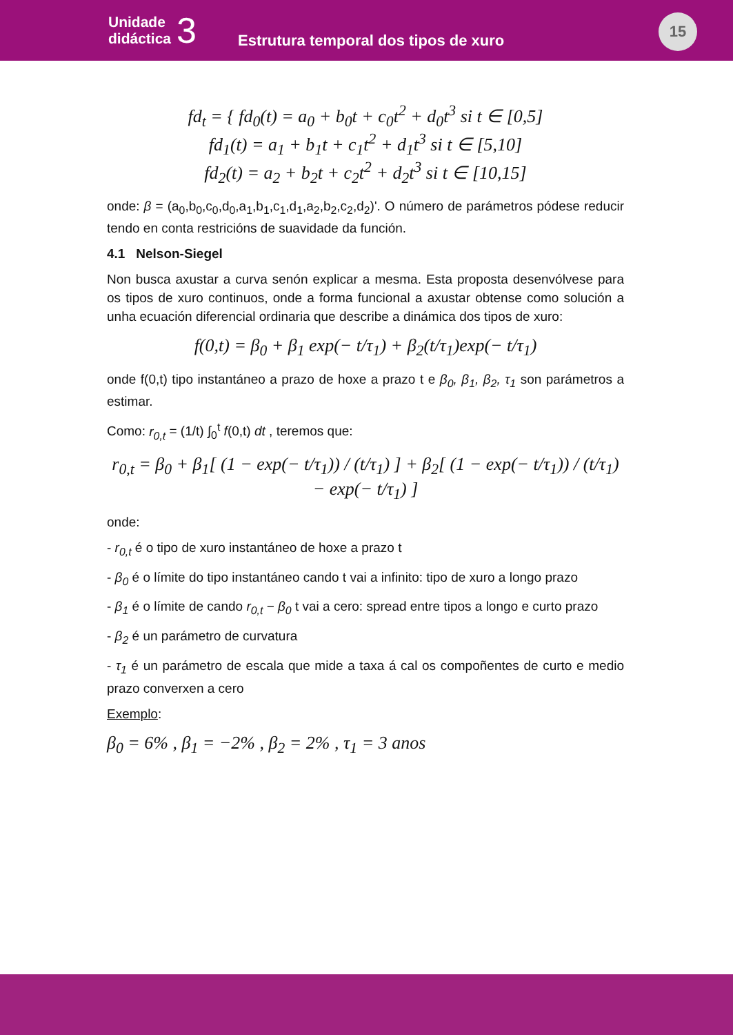Unidade
didáctica
3
Estrutura temporal dos tipos de xuro
15
fd<sub>t</sub> = { fd<sub>0</sub>(t) = a<sub>0</sub> + b<sub>0</sub>t + c<sub>0</sub>t<sup>2</sup> + d<sub>0</sub>t<sup>3</sup> si t ∈ [0,5]
fd<sub>1</sub>(t) = a<sub>1</sub> + b<sub>1</sub>t + c<sub>1</sub>t<sup>2</sup> + d<sub>1</sub>t<sup>3</sup> si t ∈ [5,10]
fd<sub>2</sub>(t) = a<sub>2</sub> + b<sub>2</sub>t + c<sub>2</sub>t<sup>2</sup> + d<sub>2</sub>t<sup>3</sup> si t ∈ [10,15]
onde: β = (a<sub>0</sub>,b<sub>0</sub>,c<sub>0</sub>,d<sub>0</sub>,a<sub>1</sub>,b<sub>1</sub>,c<sub>1</sub>,d<sub>1</sub>,a<sub>2</sub>,b<sub>2</sub>,c<sub>2</sub>,d<sub>2</sub>)'. O número de parámetros pódese reducir tendo en conta restricións de suavidade da función.
4.1 Nelson-Siegel
Non busca axustar a curva senón explicar a mesma. Esta proposta desenvólvese para os tipos de xuro continuos, onde a forma funcional a axustar obtense como solución a unha ecuación diferencial ordinaria que describe a dinámica dos tipos de xuro:
f(0,t) = β<sub>0</sub> + β<sub>1</sub> exp(− t/τ<sub>1</sub>) + β<sub>2</sub>(t/τ<sub>1</sub>)exp(− t/τ<sub>1</sub>)
onde f(0,t) tipo instantáneo a prazo de hoxe a prazo t e β<sub>0</sub>, β<sub>1</sub>, β<sub>2</sub>, τ<sub>1</sub> son parámetros a estimar.
Como: r<sub>0,t</sub> = (1/t) ∫<sub>0</sub><sup>t</sup> f(0,t) dt , teremos que:
r<sub>0,t</sub> = β<sub>0</sub> + β<sub>1</sub>[ (1 − exp(− t/τ<sub>1</sub>)) / (t/τ<sub>1</sub>) ] + β<sub>2</sub>[ (1 − exp(− t/τ<sub>1</sub>)) / (t/τ<sub>1</sub>) − exp(− t/τ<sub>1</sub>) ]
onde:
- r<sub>0,t</sub> é o tipo de xuro instantáneo de hoxe a prazo t
- β<sub>0</sub> é o límite do tipo instantáneo cando t vai a infinito: tipo de xuro a longo prazo
- β<sub>1</sub> é o límite de cando r<sub>0,t</sub> − β<sub>0</sub> t vai a cero: spread entre tipos a longo e curto prazo
- β<sub>2</sub> é un parámetro de curvatura
- τ<sub>1</sub> é un parámetro de escala que mide a taxa á cal os compoñentes de curto e medio prazo converxen a cero
Exemplo:
β<sub>0</sub> = 6% , β<sub>1</sub> = −2% , β<sub>2</sub> = 2% , τ<sub>1</sub> = 3 anos